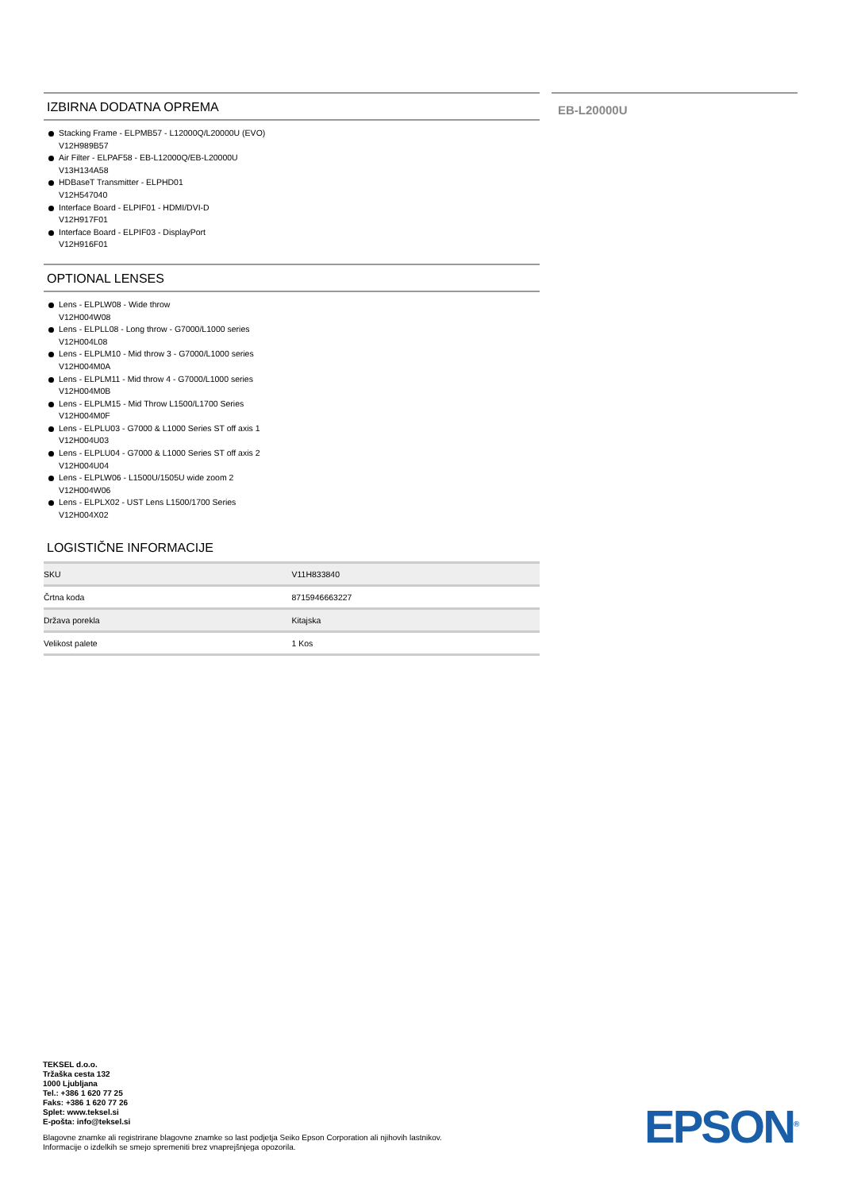IZBIRNA DODATNA OPREMA
Stacking Frame - ELPMB57 - L12000Q/L20000U (EVO)
V12H989B57
Air Filter - ELPAF58 - EB-L12000Q/EB-L20000U
V13H134A58
HDBaseT Transmitter - ELPHD01
V12H547040
Interface Board - ELPIF01 - HDMI/DVI-D
V12H917F01
Interface Board - ELPIF03 - DisplayPort
V12H916F01
OPTIONAL LENSES
Lens - ELPLW08 - Wide throw
V12H004W08
Lens - ELPLL08 - Long throw - G7000/L1000 series
V12H004L08
Lens - ELPLM10 - Mid throw 3 - G7000/L1000 series
V12H004M0A
Lens - ELPLM11 - Mid throw 4 - G7000/L1000 series
V12H004M0B
Lens - ELPLM15 - Mid Throw L1500/L1700 Series
V12H004M0F
Lens - ELPLU03 - G7000 & L1000 Series ST off axis 1
V12H004U03
Lens - ELPLU04 - G7000 & L1000 Series ST off axis 2
V12H004U04
Lens - ELPLW06 - L1500U/1505U wide zoom 2
V12H004W06
Lens - ELPLX02 - UST Lens L1500/1700 Series
V12H004X02
LOGISTIČNE INFORMACIJE
| SKU | V11H833840 |
| Črtna koda | 8715946663227 |
| Država porekla | Kitajska |
| Velikost palete | 1 Kos |
EB-L20000U
TEKSEL d.o.o.
Tržaška cesta 132
1000 Ljubljana
Tel.: +386 1 620 77 25
Faks: +386 1 620 77 26
Splet: www.teksel.si
E-pošta: info@teksel.si
Blagovne znamke ali registrirane blagovne znamke so last podjetja Seiko Epson Corporation ali njihovih lastnikov.
Informacije o izdelkih se smejo spremeniti brez vnaprejšnjega opozorila.
EPSON<sup>®</sup>